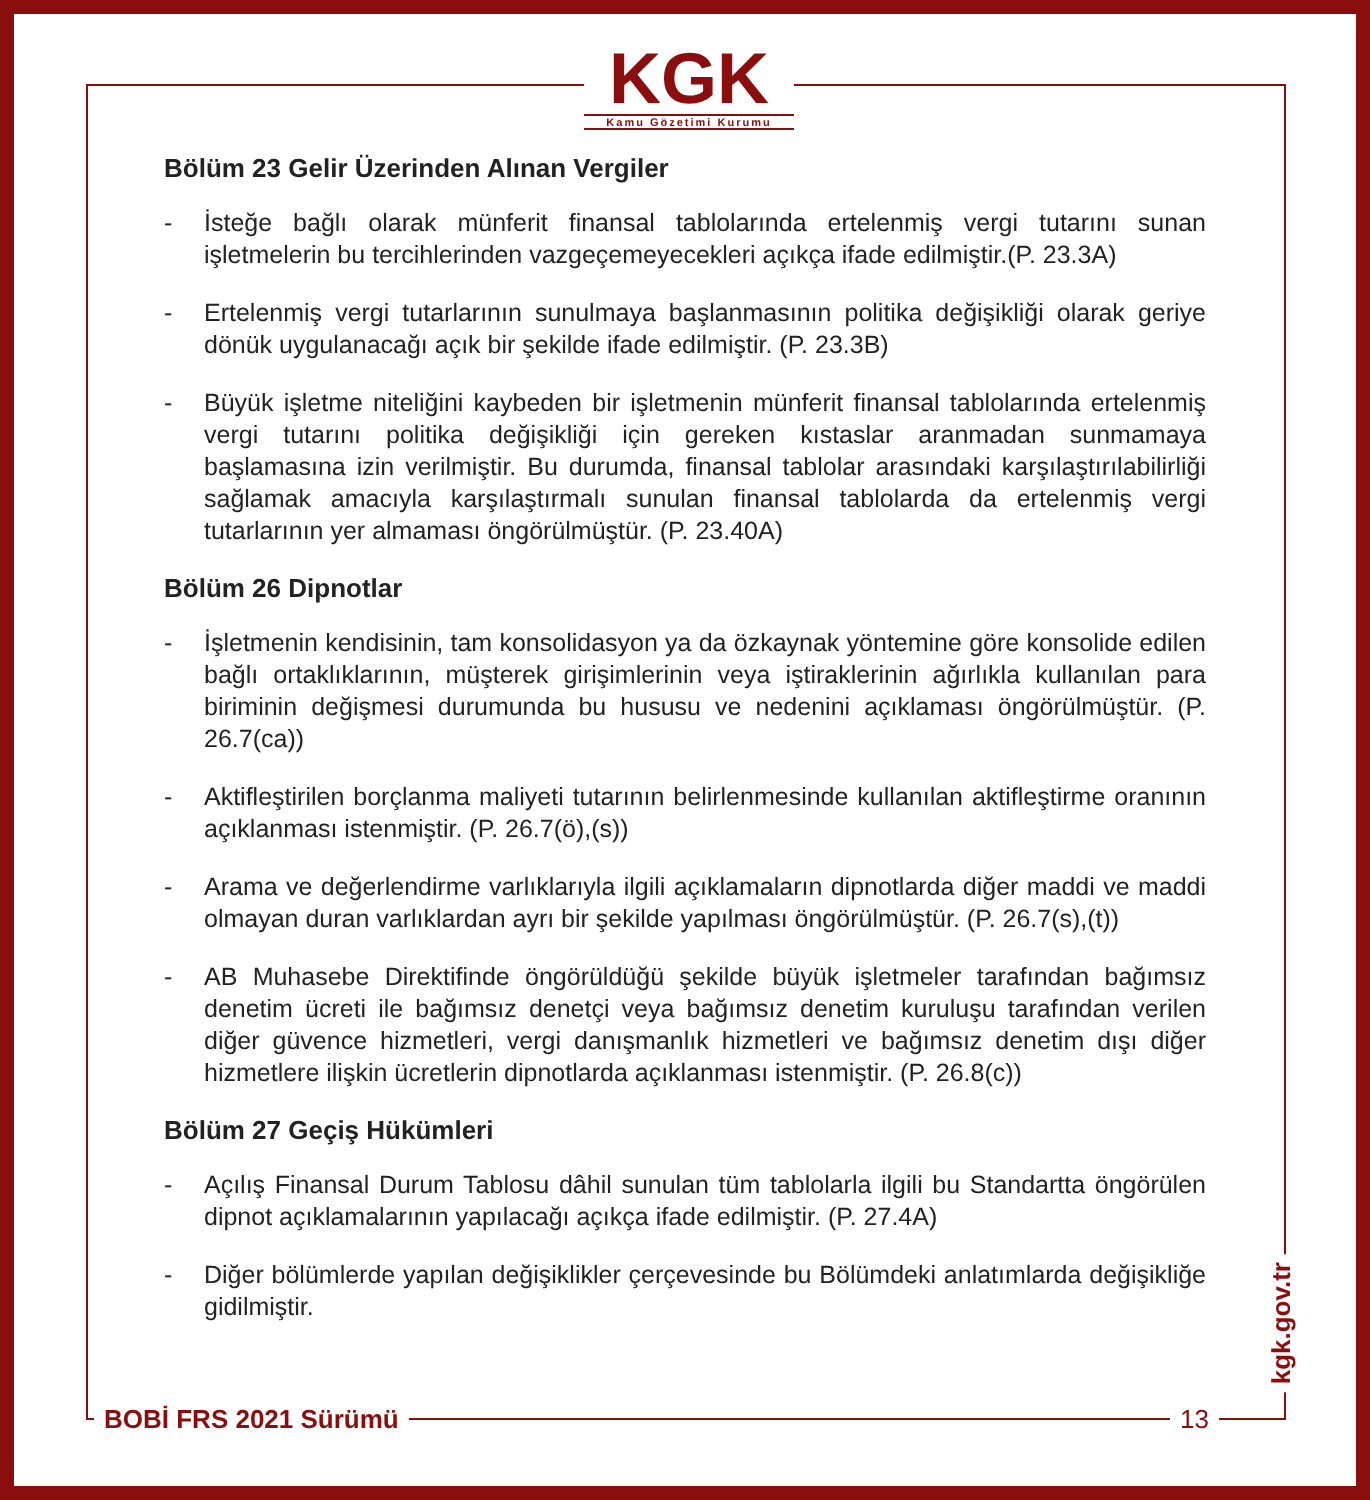KGK
Kamu Gözetimi Kurumu
Bölüm 23 Gelir Üzerinden Alınan Vergiler
- İsteğe bağlı olarak münferit finansal tablolarında ertelenmiş vergi tutarını sunan işletmelerin bu tercihlerinden vazgeçemeyecekleri açıkça ifade edilmiştir.(P. 23.3A)
- Ertelenmiş vergi tutarlarının sunulmaya başlanmasının politika değişikliği olarak geriye dönük uygulanacağı açık bir şekilde ifade edilmiştir. (P. 23.3B)
- Büyük işletme niteliğini kaybeden bir işletmenin münferit finansal tablolarında ertelenmiş vergi tutarını politika değişikliği için gereken kıstaslar aranmadan sunmamaya başlamasına izin verilmiştir. Bu durumda, finansal tablolar arasındaki karşılaştırılabilirliği sağlamak amacıyla karşılaştırmalı sunulan finansal tablolarda da ertelenmiş vergi tutarlarının yer almaması öngörülmüştür. (P. 23.40A)
Bölüm 26 Dipnotlar
- İşletmenin kendisinin, tam konsolidasyon ya da özkaynak yöntemine göre konsolide edilen bağlı ortaklıklarının, müşterek girişimlerinin veya iştiraklerinin ağırlıkla kullanılan para biriminin değişmesi durumunda bu hususu ve nedenini açıklaması öngörülmüştür. (P. 26.7(ca))
- Aktifleştirilen borçlanma maliyeti tutarının belirlenmesinde kullanılan aktifleştirme oranının açıklanması istenmiştir. (P. 26.7(ö),(s))
- Arama ve değerlendirme varlıklarıyla ilgili açıklamaların dipnotlarda diğer maddi ve maddi olmayan duran varlıklardan ayrı bir şekilde yapılması öngörülmüştür. (P. 26.7(s),(t))
- AB Muhasebe Direktifinde öngörüldüğü şekilde büyük işletmeler tarafından bağımsız denetim ücreti ile bağımsız denetçi veya bağımsız denetim kuruluşu tarafından verilen diğer güvence hizmetleri, vergi danışmanlık hizmetleri ve bağımsız denetim dışı diğer hizmetlere ilişkin ücretlerin dipnotlarda açıklanması istenmiştir. (P. 26.8(c))
Bölüm 27 Geçiş Hükümleri
- Açılış Finansal Durum Tablosu dâhil sunulan tüm tablolarla ilgili bu Standartta öngörülen dipnot açıklamalarının yapılacağı açıkça ifade edilmiştir. (P. 27.4A)
- Diğer bölümlerde yapılan değişiklikler çerçevesinde bu Bölümdeki anlatımlarda değişikliğe gidilmiştir.
kgk.gov.tr
BOBİ FRS 2021 Sürümü 13